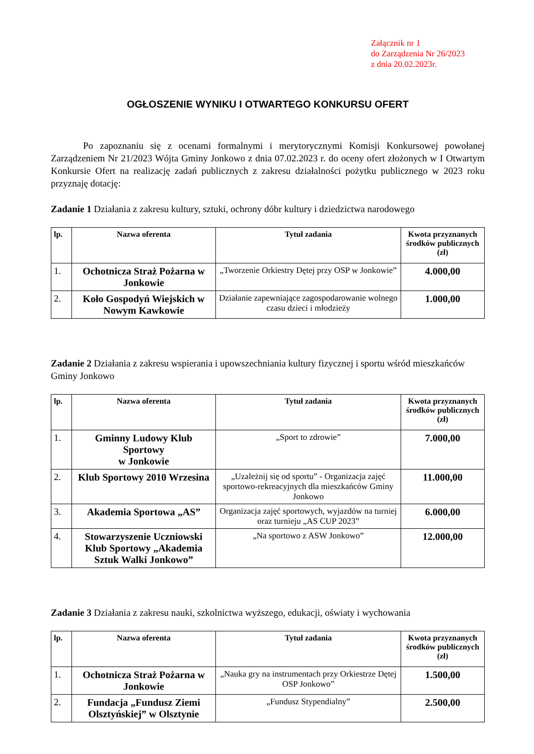Załącznik nr 1
do Zarządzenia Nr 26/2023
z dnia 20.02.2023r.
OGŁOSZENIE WYNIKU I OTWARTEGO KONKURSU OFERT
Po zapoznaniu się z ocenami formalnymi i merytorycznymi Komisji Konkursowej powołanej Zarządzeniem Nr 21/2023 Wójta Gminy Jonkowo z dnia 07.02.2023 r. do oceny ofert złożonych w I Otwartym Konkursie Ofert na realizację zadań publicznych z zakresu działalności pożytku publicznego w 2023 roku przyznaję dotację:
Zadanie 1 Działania z zakresu kultury, sztuki, ochrony dóbr kultury i dziedzictwa narodowego
| lp. | Nazwa oferenta | Tytuł zadania | Kwota przyznanych środków publicznych (zł) |
| --- | --- | --- | --- |
| 1. | Ochotnicza Straż Pożarna w Jonkowie | „Tworzenie Orkiestry Dętej przy OSP w Jonkowie” | 4.000,00 |
| 2. | Koło Gospodyń Wiejskich w Nowym Kawkowie | Działanie zapewniające zagospodarowanie wolnego czasu dzieci i młodzieży | 1.000,00 |
Zadanie 2 Działania z zakresu wspierania i upowszechniania kultury fizycznej i sportu wśród mieszkańców Gminy Jonkowo
| lp. | Nazwa oferenta | Tytuł zadania | Kwota przyznanych środków publicznych (zł) |
| --- | --- | --- | --- |
| 1. | Gminny Ludowy Klub Sportowy w Jonkowie | „Sport to zdrowie” | 7.000,00 |
| 2. | Klub Sportowy 2010 Wrzesina | „Uzależnij się od sportu” - Organizacja zajęć sportowo-rekreacyjnych dla mieszkańców Gminy Jonkowo | 11.000,00 |
| 3. | Akademia Sportowa „AS” | Organizacja zajęć sportowych, wyjazdów na turniej oraz turnieju „AS CUP 2023” | 6.000,00 |
| 4. | Stowarzyszenie Uczniowski Klub Sportowy „Akademia Sztuk Walki Jonkowo” | „Na sportowo z ASW Jonkowo” | 12.000,00 |
Zadanie 3 Działania z zakresu nauki, szkolnictwa wyższego, edukacji, oświaty i wychowania
| lp. | Nazwa oferenta | Tytuł zadania | Kwota przyznanych środków publicznych (zł) |
| --- | --- | --- | --- |
| 1. | Ochotnicza Straż Pożarna w Jonkowie | „Nauka gry na instrumentach przy Orkiestrze Dętej OSP Jonkowo” | 1.500,00 |
| 2. | Fundacja „Fundusz Ziemi Olsztyńskiej” w Olsztynie | „Fundusz Stypendialny” | 2.500,00 |